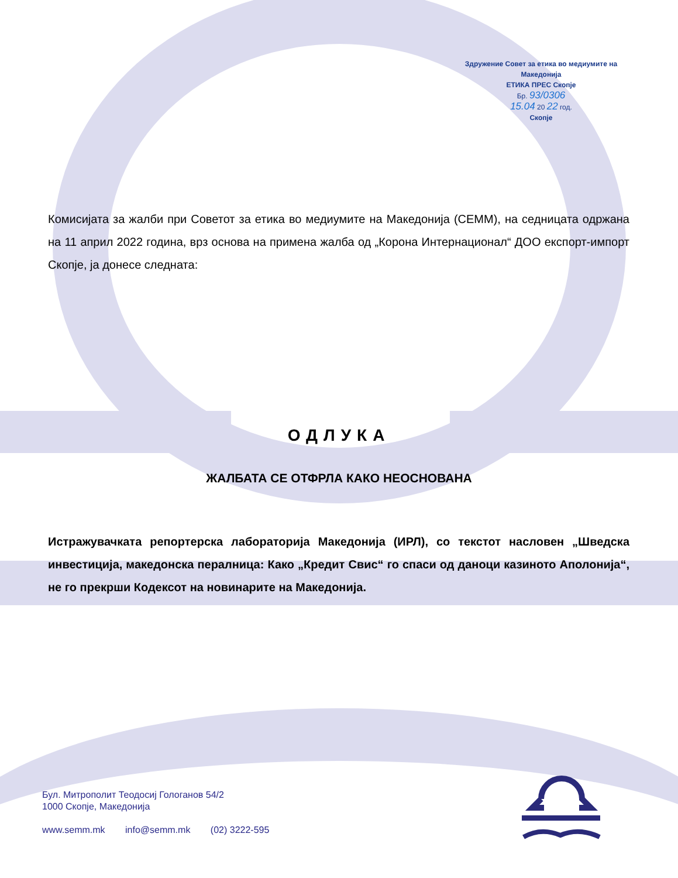Здружение Совет за етика во медиумите на Македонија
ЕТИКА ПРЕС Скопје
Бр. 93/0306
15.04 20 22 год.
Скопје
Комисијата за жалби при Советот за етика во медиумите на Македонија (СЕММ), на седницата одржана на 11 април 2022 година, врз основа на примена жалба од „Корона Интернационал“ ДОО експорт-импорт Скопје, ја донесе следната:
ОДЛУКА
ЖАЛБАТА СЕ ОТФРЛА КАКО НЕОСНОВАНА
Истражувачката репортерска лабораторија Македонија (ИРЛ), со текстот насловен „Шведска инвестиција, македонска пералница: Како „Кредит Свис“ го спаси од даноци казиното Аполонија“, не го прекрши Кодексот на новинарите на Македонија.
Бул. Митрополит Теодосиј Гологанов 54/2
1000 Скопје, Македонија
www.semm.mk info@semm.mk (02) 3222-595